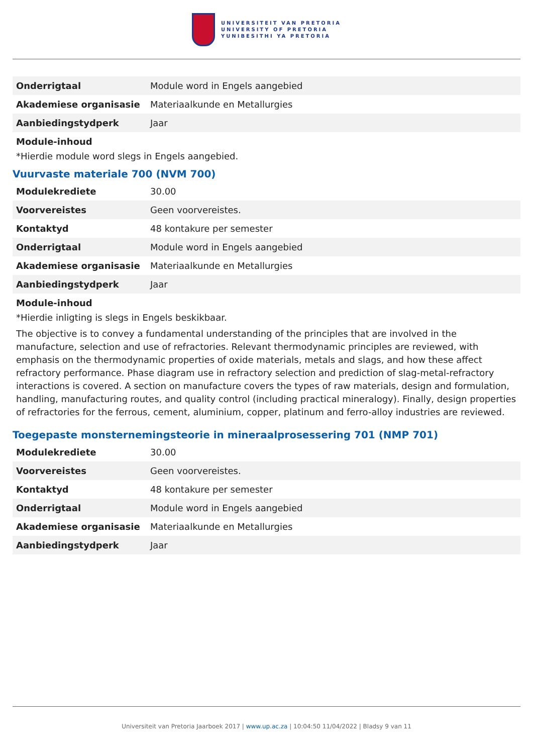UNIVERSITEIT VAN PRETORIA
UNIVERSITY OF PRETORIA
YUNIBESITHI YA PRETORIA
| Onderrigtaal | Module word in Engels aangebied |
| Akademiese organisasie | Materiaalkunde en Metallurgies |
| Aanbiedingstydperk | Jaar |
Module-inhoud
*Hierdie module word slegs in Engels aangebied.
Vuurvaste materiale 700 (NVM 700)
| Modulekrediete | 30.00 |
| Voorvereistes | Geen voorvereistes. |
| Kontaktyd | 48 kontakure per semester |
| Onderrigtaal | Module word in Engels aangebied |
| Akademiese organisasie | Materiaalkunde en Metallurgies |
| Aanbiedingstydperk | Jaar |
Module-inhoud
*Hierdie inligting is slegs in Engels beskikbaar.
The objective is to convey a fundamental understanding of the principles that are involved in the manufacture, selection and use of refractories. Relevant thermodynamic principles are reviewed, with emphasis on the thermodynamic properties of oxide materials, metals and slags, and how these affect refractory performance. Phase diagram use in refractory selection and prediction of slag-metal-refractory interactions is covered. A section on manufacture covers the types of raw materials, design and formulation, handling, manufacturing routes, and quality control (including practical mineralogy). Finally, design properties of refractories for the ferrous, cement, aluminium, copper, platinum and ferro-alloy industries are reviewed.
Toegepaste monsternemingsteorie in mineraalprosessering 701 (NMP 701)
| Modulekrediete | 30.00 |
| Voorvereistes | Geen voorvereistes. |
| Kontaktyd | 48 kontakure per semester |
| Onderrigtaal | Module word in Engels aangebied |
| Akademiese organisasie | Materiaalkunde en Metallurgies |
| Aanbiedingstydperk | Jaar |
Universiteit van Pretoria Jaarboek 2017 | www.up.ac.za | 10:04:50 11/04/2022 | Bladsy 9 van 11